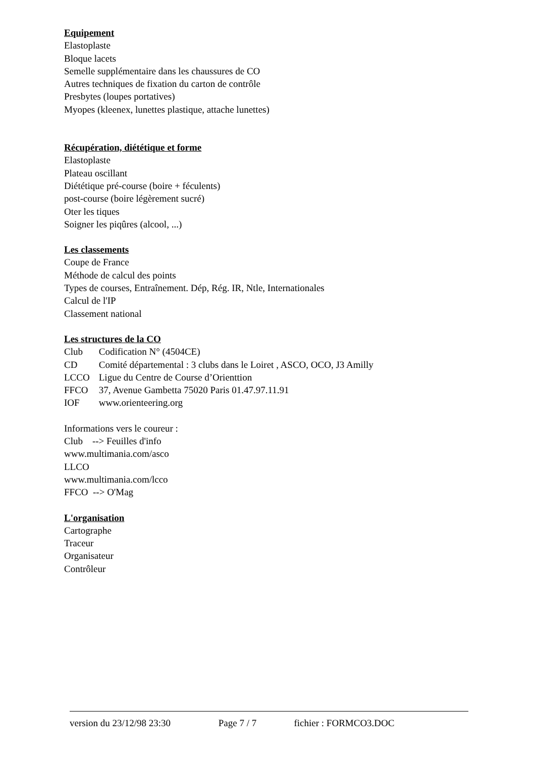Equipement
Elastoplaste
Bloque lacets
Semelle supplémentaire dans les chaussures de CO
Autres techniques de fixation du carton de contrôle
Presbytes (loupes portatives)
Myopes (kleenex, lunettes plastique, attache lunettes)
Récupération, diététique et forme
Elastoplaste
Plateau oscillant
Diététique pré-course (boire + féculents)
post-course (boire légèrement sucré)
Oter les tiques
Soigner les piqûres (alcool, ...)
Les classements
Coupe de France
Méthode de calcul des points
Types de courses, Entraînement. Dép, Rég. IR, Ntle, Internationales
Calcul de l'IP
Classement national
Les structures de la CO
Club Codification N° (4504CE)
CD Comité départemental : 3 clubs dans le Loiret , ASCO, OCO, J3 Amilly
LCCO Ligue du Centre de Course d’Orienttion
FFCO 37, Avenue Gambetta 75020 Paris 01.47.97.11.91
IOF www.orienteering.org
Informations vers le coureur :
Club --> Feuilles d'info
www.multimania.com/asco
LLCO
www.multimania.com/lcco
FFCO --> O'Mag
L'organisation
Cartographe
Traceur
Organisateur
Contrôleur
version du 23/12/98 23:30 Page 7 / 7 fichier : FORMCO3.DOC